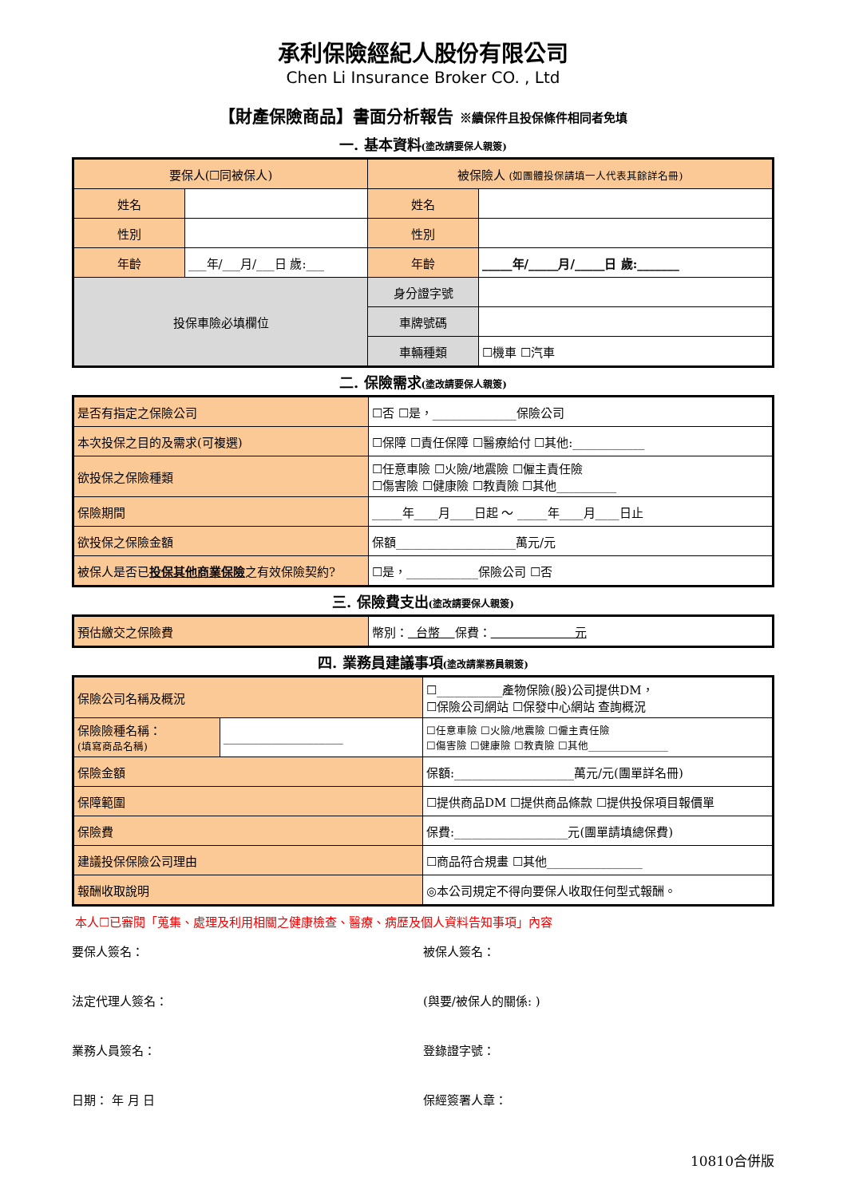承利保險經紀人股份有限公司
Chen Li Insurance Broker CO. , Ltd
【財產保險商品】書面分析報告 ※續保件且投保條件相同者免填
一. 基本資料(塗改請要保人親簽)
| 要保人(☐同被保人) | | 被保險人 (如團體投保請填一人代表其餘詳名冊) | |
| 姓名 | | 姓名 | |
| 性別 | | 性別 | |
| 年齡 | ___年/___月/___日 歲:___ | 年齡 | _____年/_____月/_____日 歲:_______ |
| 投保車險必填欄位 | | 身分證字號 | |
| | | 車牌號碼 | |
| | | 車輛種類 | ☐機車 ☐汽車 |
二. 保險需求(塗改請要保人親簽)
| 是否有指定之保險公司 | ☐否 ☐是，______________保險公司 |
| 本次投保之目的及需求(可複選) | ☐保障 ☐責任保障 ☐醫療給付 ☐其他:____________ |
| 欲投保之保險種類 | ☐任意車險 ☐火險/地震險 ☐僱主責任險 ☐傷害險 ☐健康險 ☐教責險 ☐其他__________ |
| 保險期間 | _____年____月____日起 ～ _____年____月____日止 |
| 欲投保之保險金額 | 保額____________________萬元/元 |
| 被保人是否已 投保其他商業保險 之有效保險契約? | ☐是，____________保險公司 ☐否 |
三. 保險費支出(塗改請要保人親簽)
| 預估繳交之保險費 | 幣別： 台幣 保費： 元 |
四. 業務員建議事項(塗改請業務員親簽)
| 保險公司名稱及概況 | | ☐___________產物保險(股)公司提供DM， ☐保險公司網站 ☐保發中心網站 查詢概況 |
| 保險險種名稱： (填寫商品名稱) | ____________________ | ☐任意車險 ☐火險/地震險 ☐僱主責任險 ☐傷害險 ☐健康險 ☐教責險 ☐其他________________ |
| 保險金額 | | 保額:____________________萬元/元(團單詳名冊) |
| 保障範圍 | | ☐提供商品DM ☐提供商品條款 ☐提供投保項目報價單 |
| 保險費 | | 保費:___________________元(團單請填總保費) |
| 建議投保保險公司理由 | | ☐商品符合規畫 ☐其他________________ |
| 報酬收取說明 | | ◎本公司規定不得向要保人收取任何型式報酬。 |
本人☐已審閱「蒐集、處理及利用相關之健康檢查、醫療、病歷及個人資料告知事項」內容
要保人簽名：
被保人簽名：
法定代理人簽名：
(與要/被保人的關係: )
業務人員簽名：
登錄證字號：
日期： 年 月 日
保經簽署人章：
10810合併版